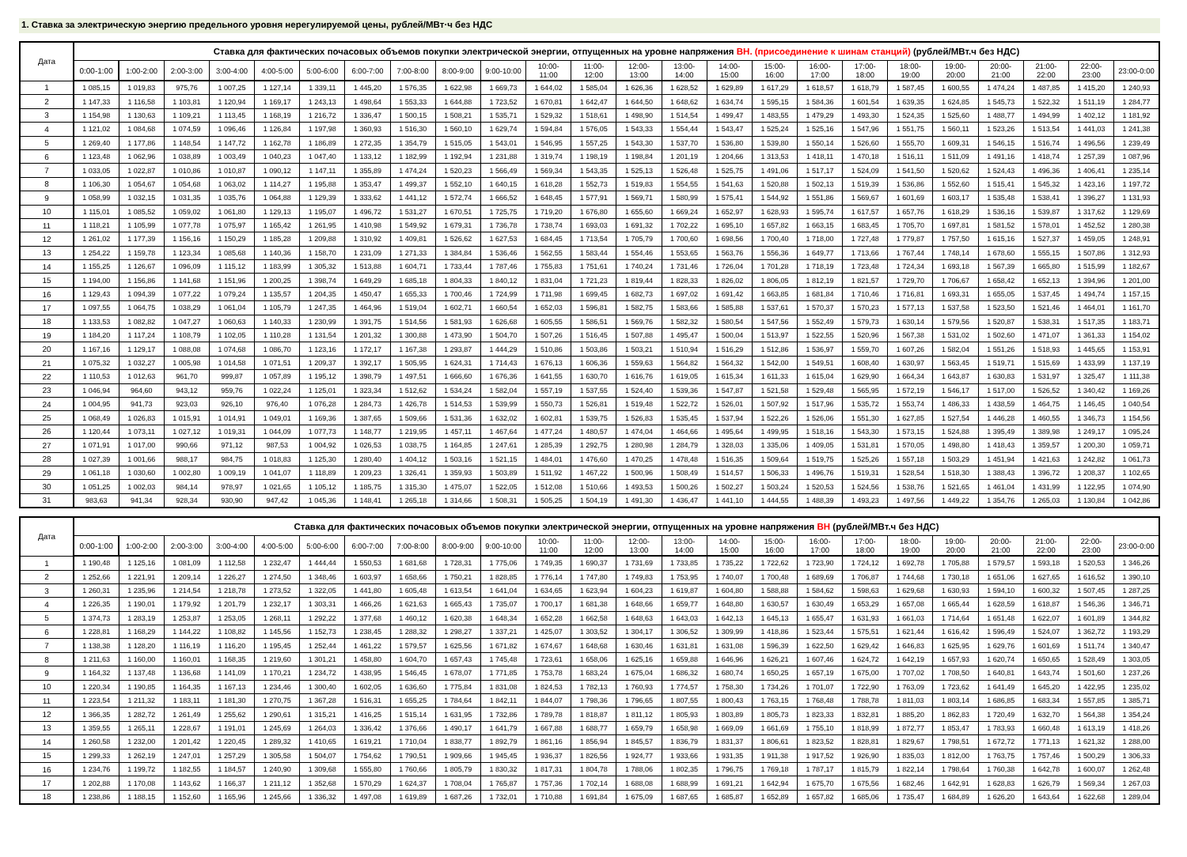1. Ставка за электрическую энергию предельного уровня нерегулируемой цены, рублей/МВт·ч без НДС
| Дата | Ставка для фактических почасовых объемов покупки электрической энергии, отпущенных на уровне напряжения ВН. (присоединение к шинам станций) (рублей/МВт.ч без НДС) | | | | | | | | | | | | | | | | | | | | | | | |
| --- | --- | --- | --- | --- | --- | --- | --- | --- | --- | --- | --- | --- | --- | --- | --- | --- | --- | --- | --- | --- | --- | --- | --- | --- |
| | 0:00-1:00 | 1:00-2:00 | 2:00-3:00 | 3:00-4:00 | 4:00-5:00 | 5:00-6:00 | 6:00-7:00 | 7:00-8:00 | 8:00-9:00 | 9:00-10:00 | 10:00- 11:00 | 11:00- 12:00 | 12:00- 13:00 | 13:00- 14:00 | 14:00- 15:00 | 15:00- 16:00 | 16:00- 17:00 | 17:00- 18:00 | 18:00- 19:00 | 19:00- 20:00 | 20:00- 21:00 | 21:00- 22:00 | 22:00- 23:00 | 23:00-0:00 |
| 1 | 1 085,15 | 1 019,83 | 975,76 | 1 007,25 | 1 127,14 | 1 339,11 | 1 445,20 | 1 576,35 | 1 622,98 | 1 669,73 | 1 644,02 | 1 585,04 | 1 626,36 | 1 628,52 | 1 629,89 | 1 617,29 | 1 618,57 | 1 618,79 | 1 587,45 | 1 600,55 | 1 474,24 | 1 487,85 | 1 415,20 | 1 240,93 |
| 2 | 1 147,33 | 1 116,58 | 1 103,81 | 1 120,94 | 1 169,17 | 1 243,13 | 1 498,64 | 1 553,33 | 1 644,88 | 1 723,52 | 1 670,81 | 1 642,47 | 1 644,50 | 1 648,62 | 1 634,74 | 1 595,15 | 1 584,36 | 1 601,54 | 1 639,35 | 1 624,85 | 1 545,73 | 1 522,32 | 1 511,19 | 1 284,77 |
| 3 | 1 154,98 | 1 130,63 | 1 109,21 | 1 113,45 | 1 168,19 | 1 216,72 | 1 336,47 | 1 500,15 | 1 508,21 | 1 535,71 | 1 529,32 | 1 518,61 | 1 498,90 | 1 514,54 | 1 499,47 | 1 483,55 | 1 479,29 | 1 493,30 | 1 524,35 | 1 525,60 | 1 488,77 | 1 494,99 | 1 402,12 | 1 181,92 |
| 4 | 1 121,02 | 1 084,68 | 1 074,59 | 1 096,46 | 1 126,84 | 1 197,98 | 1 360,93 | 1 516,30 | 1 560,10 | 1 629,74 | 1 594,84 | 1 576,05 | 1 543,33 | 1 554,44 | 1 543,47 | 1 525,24 | 1 525,16 | 1 547,96 | 1 551,75 | 1 560,11 | 1 523,26 | 1 513,54 | 1 441,03 | 1 241,38 |
| 5 | 1 269,40 | 1 177,86 | 1 148,54 | 1 147,72 | 1 162,78 | 1 186,89 | 1 272,35 | 1 354,79 | 1 515,05 | 1 543,01 | 1 546,95 | 1 557,25 | 1 543,30 | 1 537,70 | 1 536,80 | 1 539,80 | 1 550,14 | 1 526,60 | 1 555,70 | 1 609,31 | 1 546,15 | 1 516,74 | 1 496,56 | 1 239,49 |
| 6 | 1 123,48 | 1 062,96 | 1 038,89 | 1 003,49 | 1 040,23 | 1 047,40 | 1 133,12 | 1 182,99 | 1 192,94 | 1 231,88 | 1 319,74 | 1 198,19 | 1 198,84 | 1 201,19 | 1 204,66 | 1 313,53 | 1 418,11 | 1 470,18 | 1 516,11 | 1 511,09 | 1 491,16 | 1 418,74 | 1 257,39 | 1 087,96 |
| 7 | 1 033,05 | 1 022,87 | 1 010,86 | 1 010,87 | 1 090,12 | 1 147,11 | 1 355,89 | 1 474,24 | 1 520,23 | 1 566,49 | 1 569,34 | 1 543,35 | 1 525,13 | 1 526,48 | 1 525,75 | 1 491,06 | 1 517,17 | 1 524,09 | 1 541,50 | 1 520,62 | 1 524,43 | 1 496,36 | 1 406,41 | 1 235,14 |
| 8 | 1 106,30 | 1 054,67 | 1 054,68 | 1 063,02 | 1 114,27 | 1 195,88 | 1 353,47 | 1 499,37 | 1 552,10 | 1 640,15 | 1 618,28 | 1 552,73 | 1 519,83 | 1 554,55 | 1 541,63 | 1 520,88 | 1 502,13 | 1 519,39 | 1 536,86 | 1 552,60 | 1 515,41 | 1 545,32 | 1 423,16 | 1 197,72 |
| 9 | 1 058,99 | 1 032,15 | 1 031,35 | 1 035,76 | 1 064,88 | 1 129,39 | 1 333,62 | 1 441,12 | 1 572,74 | 1 666,52 | 1 648,45 | 1 577,91 | 1 569,71 | 1 580,99 | 1 575,41 | 1 544,92 | 1 551,86 | 1 569,67 | 1 601,69 | 1 603,17 | 1 535,48 | 1 538,41 | 1 396,27 | 1 131,93 |
| 10 | 1 115,01 | 1 085,52 | 1 059,02 | 1 061,80 | 1 129,13 | 1 195,07 | 1 496,72 | 1 531,27 | 1 670,51 | 1 725,75 | 1 719,20 | 1 676,80 | 1 655,60 | 1 669,24 | 1 652,97 | 1 628,93 | 1 595,74 | 1 617,57 | 1 657,76 | 1 618,29 | 1 536,16 | 1 539,87 | 1 317,62 | 1 129,69 |
| 11 | 1 118,21 | 1 105,99 | 1 077,78 | 1 075,97 | 1 165,42 | 1 261,95 | 1 410,98 | 1 549,92 | 1 679,31 | 1 736,78 | 1 738,74 | 1 693,03 | 1 691,32 | 1 702,22 | 1 695,10 | 1 657,82 | 1 663,15 | 1 683,45 | 1 705,70 | 1 697,81 | 1 581,52 | 1 578,01 | 1 452,52 | 1 280,38 |
| 12 | 1 261,02 | 1 177,39 | 1 156,16 | 1 150,29 | 1 185,28 | 1 209,88 | 1 310,92 | 1 409,81 | 1 526,62 | 1 627,53 | 1 684,45 | 1 713,54 | 1 705,79 | 1 700,60 | 1 698,56 | 1 700,40 | 1 718,00 | 1 727,48 | 1 779,87 | 1 757,50 | 1 615,16 | 1 527,37 | 1 459,05 | 1 248,91 |
| 13 | 1 254,22 | 1 159,78 | 1 123,34 | 1 085,68 | 1 140,36 | 1 158,70 | 1 231,09 | 1 271,33 | 1 384,84 | 1 536,46 | 1 562,55 | 1 583,44 | 1 554,46 | 1 553,65 | 1 563,76 | 1 556,36 | 1 649,77 | 1 713,66 | 1 767,44 | 1 748,14 | 1 678,60 | 1 555,15 | 1 507,86 | 1 312,93 |
| 14 | 1 155,25 | 1 126,67 | 1 096,09 | 1 115,12 | 1 183,99 | 1 305,32 | 1 513,88 | 1 604,71 | 1 733,44 | 1 787,46 | 1 755,83 | 1 751,61 | 1 740,24 | 1 731,46 | 1 726,04 | 1 701,28 | 1 718,19 | 1 723,48 | 1 724,34 | 1 693,18 | 1 567,39 | 1 665,80 | 1 515,99 | 1 182,67 |
| 15 | 1 194,00 | 1 156,86 | 1 141,68 | 1 151,96 | 1 200,25 | 1 398,74 | 1 649,29 | 1 685,18 | 1 804,33 | 1 840,12 | 1 831,04 | 1 721,23 | 1 819,44 | 1 828,33 | 1 826,02 | 1 806,05 | 1 812,19 | 1 821,57 | 1 729,70 | 1 706,67 | 1 658,42 | 1 652,13 | 1 394,96 | 1 201,00 |
| 16 | 1 129,43 | 1 094,39 | 1 077,22 | 1 079,24 | 1 135,57 | 1 204,35 | 1 450,47 | 1 655,33 | 1 700,46 | 1 724,99 | 1 711,98 | 1 699,45 | 1 682,73 | 1 697,02 | 1 691,42 | 1 663,85 | 1 681,84 | 1 710,46 | 1 716,81 | 1 693,31 | 1 655,05 | 1 537,45 | 1 494,74 | 1 157,15 |
| 17 | 1 097,55 | 1 064,75 | 1 038,29 | 1 061,04 | 1 105,79 | 1 247,35 | 1 464,96 | 1 519,04 | 1 602,71 | 1 660,54 | 1 652,03 | 1 596,81 | 1 582,75 | 1 583,66 | 1 585,88 | 1 537,61 | 1 570,37 | 1 570,23 | 1 577,13 | 1 537,58 | 1 523,50 | 1 521,46 | 1 464,01 | 1 161,70 |
| 18 | 1 133,53 | 1 082,82 | 1 047,27 | 1 060,63 | 1 140,33 | 1 230,99 | 1 391,75 | 1 514,56 | 1 581,93 | 1 626,68 | 1 605,55 | 1 586,51 | 1 569,76 | 1 582,32 | 1 580,54 | 1 547,56 | 1 552,49 | 1 579,73 | 1 630,14 | 1 579,56 | 1 520,87 | 1 538,31 | 1 517,35 | 1 183,71 |
| 19 | 1 184,20 | 1 117,24 | 1 108,79 | 1 102,05 | 1 110,28 | 1 131,54 | 1 201,32 | 1 300,88 | 1 473,90 | 1 504,70 | 1 507,26 | 1 516,45 | 1 507,88 | 1 495,47 | 1 500,04 | 1 513,97 | 1 522,55 | 1 520,96 | 1 567,38 | 1 531,02 | 1 502,60 | 1 471,07 | 1 361,33 | 1 154,02 |
| 20 | 1 167,16 | 1 129,17 | 1 088,08 | 1 074,68 | 1 086,70 | 1 123,16 | 1 172,17 | 1 167,38 | 1 293,87 | 1 444,29 | 1 510,86 | 1 503,86 | 1 503,21 | 1 510,94 | 1 516,29 | 1 512,86 | 1 536,97 | 1 559,70 | 1 607,26 | 1 582,04 | 1 551,26 | 1 518,93 | 1 445,65 | 1 153,91 |
| 21 | 1 075,32 | 1 032,27 | 1 005,98 | 1 014,58 | 1 071,51 | 1 209,37 | 1 392,17 | 1 505,95 | 1 624,31 | 1 714,43 | 1 676,13 | 1 606,36 | 1 559,63 | 1 564,82 | 1 564,32 | 1 542,00 | 1 549,51 | 1 608,40 | 1 630,97 | 1 563,45 | 1 519,71 | 1 515,69 | 1 433,99 | 1 137,19 |
| 22 | 1 110,53 | 1 012,63 | 961,70 | 999,87 | 1 057,89 | 1 195,12 | 1 398,79 | 1 497,51 | 1 666,60 | 1 676,36 | 1 641,55 | 1 630,70 | 1 616,76 | 1 619,05 | 1 615,34 | 1 611,33 | 1 615,04 | 1 629,90 | 1 664,34 | 1 643,87 | 1 630,83 | 1 531,97 | 1 325,47 | 1 111,38 |
| 23 | 1 046,94 | 964,60 | 943,12 | 959,76 | 1 022,24 | 1 125,01 | 1 323,34 | 1 512,62 | 1 534,24 | 1 582,04 | 1 557,19 | 1 537,55 | 1 524,40 | 1 539,36 | 1 547,87 | 1 521,58 | 1 529,48 | 1 565,95 | 1 572,19 | 1 546,17 | 1 517,00 | 1 526,52 | 1 340,42 | 1 169,26 |
| 24 | 1 004,95 | 941,73 | 923,03 | 926,10 | 976,40 | 1 076,28 | 1 284,73 | 1 426,78 | 1 514,53 | 1 539,99 | 1 550,73 | 1 526,81 | 1 519,48 | 1 522,72 | 1 526,01 | 1 507,92 | 1 517,96 | 1 535,72 | 1 553,74 | 1 486,33 | 1 438,59 | 1 464,75 | 1 146,45 | 1 040,54 |
| 25 | 1 068,49 | 1 026,83 | 1 015,91 | 1 014,91 | 1 049,01 | 1 169,36 | 1 387,65 | 1 509,66 | 1 531,36 | 1 632,02 | 1 602,81 | 1 539,75 | 1 526,83 | 1 535,45 | 1 537,94 | 1 522,26 | 1 526,06 | 1 551,30 | 1 627,85 | 1 527,54 | 1 446,28 | 1 460,55 | 1 346,73 | 1 154,56 |
| 26 | 1 120,44 | 1 073,11 | 1 027,12 | 1 019,31 | 1 044,09 | 1 077,73 | 1 148,77 | 1 219,95 | 1 457,11 | 1 467,64 | 1 477,24 | 1 480,57 | 1 474,04 | 1 464,66 | 1 495,64 | 1 499,95 | 1 518,16 | 1 543,30 | 1 573,15 | 1 524,88 | 1 395,49 | 1 389,98 | 1 249,17 | 1 095,24 |
| 27 | 1 071,91 | 1 017,00 | 990,66 | 971,12 | 987,53 | 1 004,92 | 1 026,53 | 1 038,75 | 1 164,85 | 1 247,61 | 1 285,39 | 1 292,75 | 1 280,98 | 1 284,79 | 1 328,03 | 1 335,06 | 1 409,05 | 1 531,81 | 1 570,05 | 1 498,80 | 1 418,43 | 1 359,57 | 1 200,30 | 1 059,71 |
| 28 | 1 027,39 | 1 001,66 | 988,17 | 984,75 | 1 018,83 | 1 125,30 | 1 280,40 | 1 404,12 | 1 503,16 | 1 521,15 | 1 484,01 | 1 476,60 | 1 470,25 | 1 478,48 | 1 516,35 | 1 509,64 | 1 519,75 | 1 525,26 | 1 557,18 | 1 503,29 | 1 451,94 | 1 421,63 | 1 242,82 | 1 061,73 |
| 29 | 1 061,18 | 1 030,60 | 1 002,80 | 1 009,19 | 1 041,07 | 1 118,89 | 1 209,23 | 1 326,41 | 1 359,93 | 1 503,89 | 1 511,92 | 1 467,22 | 1 500,96 | 1 508,49 | 1 514,57 | 1 506,33 | 1 496,76 | 1 519,31 | 1 528,54 | 1 518,30 | 1 388,43 | 1 396,72 | 1 208,37 | 1 102,65 |
| 30 | 1 051,25 | 1 002,03 | 984,14 | 978,97 | 1 021,65 | 1 105,12 | 1 185,75 | 1 315,30 | 1 475,07 | 1 522,05 | 1 512,08 | 1 510,66 | 1 493,53 | 1 500,26 | 1 502,27 | 1 503,24 | 1 520,53 | 1 524,56 | 1 538,76 | 1 521,65 | 1 461,04 | 1 431,99 | 1 122,95 | 1 074,90 |
| 31 | 983,63 | 941,34 | 928,34 | 930,90 | 947,42 | 1 045,36 | 1 148,41 | 1 265,18 | 1 314,66 | 1 508,31 | 1 505,25 | 1 504,19 | 1 491,30 | 1 436,47 | 1 441,10 | 1 444,55 | 1 488,39 | 1 493,23 | 1 497,56 | 1 449,22 | 1 354,76 | 1 265,03 | 1 130,84 | 1 042,86 |
| Дата | Ставка для фактических почасовых объемов покупки электрической энергии, отпущенных на уровне напряжения ВН (рублей/МВт.ч без НДС) | | | | | | | | | | | | | | | | | | | | | | | |
| --- | --- | --- | --- | --- | --- | --- | --- | --- | --- | --- | --- | --- | --- | --- | --- | --- | --- | --- | --- | --- | --- | --- | --- | --- |
| | 0:00-1:00 | 1:00-2:00 | 2:00-3:00 | 3:00-4:00 | 4:00-5:00 | 5:00-6:00 | 6:00-7:00 | 7:00-8:00 | 8:00-9:00 | 9:00-10:00 | 10:00- 11:00 | 11:00- 12:00 | 12:00- 13:00 | 13:00- 14:00 | 14:00- 15:00 | 15:00- 16:00 | 16:00- 17:00 | 17:00- 18:00 | 18:00- 19:00 | 19:00- 20:00 | 20:00- 21:00 | 21:00- 22:00 | 22:00- 23:00 | 23:00-0:00 |
| 1 | 1 190,48 | 1 125,16 | 1 081,09 | 1 112,58 | 1 232,47 | 1 444,44 | 1 550,53 | 1 681,68 | 1 728,31 | 1 775,06 | 1 749,35 | 1 690,37 | 1 731,69 | 1 733,85 | 1 735,22 | 1 722,62 | 1 723,90 | 1 724,12 | 1 692,78 | 1 705,88 | 1 579,57 | 1 593,18 | 1 520,53 | 1 346,26 |
| 2 | 1 252,66 | 1 221,91 | 1 209,14 | 1 226,27 | 1 274,50 | 1 348,46 | 1 603,97 | 1 658,66 | 1 750,21 | 1 828,85 | 1 776,14 | 1 747,80 | 1 749,83 | 1 753,95 | 1 740,07 | 1 700,48 | 1 689,69 | 1 706,87 | 1 744,68 | 1 730,18 | 1 651,06 | 1 627,65 | 1 616,52 | 1 390,10 |
| 3 | 1 260,31 | 1 235,96 | 1 214,54 | 1 218,78 | 1 273,52 | 1 322,05 | 1 441,80 | 1 605,48 | 1 613,54 | 1 641,04 | 1 634,65 | 1 623,94 | 1 604,23 | 1 619,87 | 1 604,80 | 1 588,88 | 1 584,62 | 1 598,63 | 1 629,68 | 1 630,93 | 1 594,10 | 1 600,32 | 1 507,45 | 1 287,25 |
| 4 | 1 226,35 | 1 190,01 | 1 179,92 | 1 201,79 | 1 232,17 | 1 303,31 | 1 466,26 | 1 621,63 | 1 665,43 | 1 735,07 | 1 700,17 | 1 681,38 | 1 648,66 | 1 659,77 | 1 648,80 | 1 630,57 | 1 630,49 | 1 653,29 | 1 657,08 | 1 665,44 | 1 628,59 | 1 618,87 | 1 546,36 | 1 346,71 |
| 5 | 1 374,73 | 1 283,19 | 1 253,87 | 1 253,05 | 1 268,11 | 1 292,22 | 1 377,68 | 1 460,12 | 1 620,38 | 1 648,34 | 1 652,28 | 1 662,58 | 1 648,63 | 1 643,03 | 1 642,13 | 1 645,13 | 1 655,47 | 1 631,93 | 1 661,03 | 1 714,64 | 1 651,48 | 1 622,07 | 1 601,89 | 1 344,82 |
| 6 | 1 228,81 | 1 168,29 | 1 144,22 | 1 108,82 | 1 145,56 | 1 152,73 | 1 238,45 | 1 288,32 | 1 298,27 | 1 337,21 | 1 425,07 | 1 303,52 | 1 304,17 | 1 306,52 | 1 309,99 | 1 418,86 | 1 523,44 | 1 575,51 | 1 621,44 | 1 616,42 | 1 596,49 | 1 524,07 | 1 362,72 | 1 193,29 |
| 7 | 1 138,38 | 1 128,20 | 1 116,19 | 1 116,20 | 1 195,45 | 1 252,44 | 1 461,22 | 1 579,57 | 1 625,56 | 1 671,82 | 1 674,67 | 1 648,68 | 1 630,46 | 1 631,81 | 1 631,08 | 1 596,39 | 1 622,50 | 1 629,42 | 1 646,83 | 1 625,95 | 1 629,76 | 1 601,69 | 1 511,74 | 1 340,47 |
| 8 | 1 211,63 | 1 160,00 | 1 160,01 | 1 168,35 | 1 219,60 | 1 301,21 | 1 458,80 | 1 604,70 | 1 657,43 | 1 745,48 | 1 723,61 | 1 658,06 | 1 625,16 | 1 659,88 | 1 646,96 | 1 626,21 | 1 607,46 | 1 624,72 | 1 642,19 | 1 657,93 | 1 620,74 | 1 650,65 | 1 528,49 | 1 303,05 |
| 9 | 1 164,32 | 1 137,48 | 1 136,68 | 1 141,09 | 1 170,21 | 1 234,72 | 1 438,95 | 1 546,45 | 1 678,07 | 1 771,85 | 1 753,78 | 1 683,24 | 1 675,04 | 1 686,32 | 1 680,74 | 1 650,25 | 1 657,19 | 1 675,00 | 1 707,02 | 1 708,50 | 1 640,81 | 1 643,74 | 1 501,60 | 1 237,26 |
| 10 | 1 220,34 | 1 190,85 | 1 164,35 | 1 167,13 | 1 234,46 | 1 300,40 | 1 602,05 | 1 636,60 | 1 775,84 | 1 831,08 | 1 824,53 | 1 782,13 | 1 760,93 | 1 774,57 | 1 758,30 | 1 734,26 | 1 701,07 | 1 722,90 | 1 763,09 | 1 723,62 | 1 641,49 | 1 645,20 | 1 422,95 | 1 235,02 |
| 11 | 1 223,54 | 1 211,32 | 1 183,11 | 1 181,30 | 1 270,75 | 1 367,28 | 1 516,31 | 1 655,25 | 1 784,64 | 1 842,11 | 1 844,07 | 1 798,36 | 1 796,65 | 1 807,55 | 1 800,43 | 1 763,15 | 1 768,48 | 1 788,78 | 1 811,03 | 1 803,14 | 1 686,85 | 1 683,34 | 1 557,85 | 1 385,71 |
| 12 | 1 366,35 | 1 282,72 | 1 261,49 | 1 255,62 | 1 290,61 | 1 315,21 | 1 416,25 | 1 515,14 | 1 631,95 | 1 732,86 | 1 789,78 | 1 818,87 | 1 811,12 | 1 805,93 | 1 803,89 | 1 805,73 | 1 823,33 | 1 832,81 | 1 885,20 | 1 862,83 | 1 720,49 | 1 632,70 | 1 564,38 | 1 354,24 |
| 13 | 1 359,55 | 1 265,11 | 1 228,67 | 1 191,01 | 1 245,69 | 1 264,03 | 1 336,42 | 1 376,66 | 1 490,17 | 1 641,79 | 1 667,88 | 1 688,77 | 1 659,79 | 1 658,98 | 1 669,09 | 1 661,69 | 1 755,10 | 1 818,99 | 1 872,77 | 1 853,47 | 1 783,93 | 1 660,48 | 1 613,19 | 1 418,26 |
| 14 | 1 260,58 | 1 232,00 | 1 201,42 | 1 220,45 | 1 289,32 | 1 410,65 | 1 619,21 | 1 710,04 | 1 838,77 | 1 892,79 | 1 861,16 | 1 856,94 | 1 845,57 | 1 836,79 | 1 831,37 | 1 806,61 | 1 823,52 | 1 828,81 | 1 829,67 | 1 798,51 | 1 672,72 | 1 771,13 | 1 621,32 | 1 288,00 |
| 15 | 1 299,33 | 1 262,19 | 1 247,01 | 1 257,29 | 1 305,58 | 1 504,07 | 1 754,62 | 1 790,51 | 1 909,66 | 1 945,45 | 1 936,37 | 1 826,56 | 1 924,77 | 1 933,66 | 1 931,35 | 1 911,38 | 1 917,52 | 1 926,90 | 1 835,03 | 1 812,00 | 1 763,75 | 1 757,46 | 1 500,29 | 1 306,33 |
| 16 | 1 234,76 | 1 199,72 | 1 182,55 | 1 184,57 | 1 240,90 | 1 309,68 | 1 555,80 | 1 760,66 | 1 805,79 | 1 830,32 | 1 817,31 | 1 804,78 | 1 788,06 | 1 802,35 | 1 796,75 | 1 769,18 | 1 787,17 | 1 815,79 | 1 822,14 | 1 798,64 | 1 760,38 | 1 642,78 | 1 600,07 | 1 262,48 |
| 17 | 1 202,88 | 1 170,08 | 1 143,62 | 1 166,37 | 1 211,12 | 1 352,68 | 1 570,29 | 1 624,37 | 1 708,04 | 1 765,87 | 1 757,36 | 1 702,14 | 1 688,08 | 1 688,99 | 1 691,21 | 1 642,94 | 1 675,70 | 1 675,56 | 1 682,46 | 1 642,91 | 1 628,83 | 1 626,79 | 1 569,34 | 1 267,03 |
| 18 | 1 238,86 | 1 188,15 | 1 152,60 | 1 165,96 | 1 245,66 | 1 336,32 | 1 497,08 | 1 619,89 | 1 687,26 | 1 732,01 | 1 710,88 | 1 691,84 | 1 675,09 | 1 687,65 | 1 685,87 | 1 652,89 | 1 657,82 | 1 685,06 | 1 735,47 | 1 684,89 | 1 626,20 | 1 643,64 | 1 622,68 | 1 289,04 |